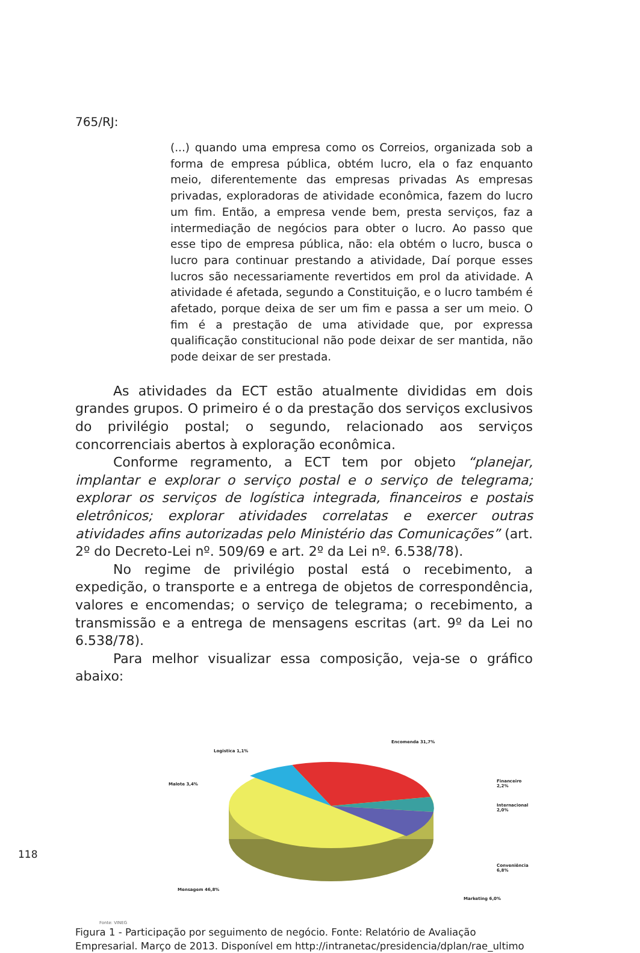765/RJ:
(...) quando uma empresa como os Correios, organizada sob a forma de empresa pública, obtém lucro, ela o faz enquanto meio, diferentemente das empresas privadas As empresas privadas, exploradoras de atividade econômica, fazem do lucro um fim. Então, a empresa vende bem, presta serviços, faz a intermediação de negócios para obter o lucro. Ao passo que esse tipo de empresa pública, não: ela obtém o lucro, busca o lucro para continuar prestando a atividade, Daí porque esses lucros são necessariamente revertidos em prol da atividade. A atividade é afetada, segundo a Constituição, e o lucro também é afetado, porque deixa de ser um fim e passa a ser um meio. O fim é a prestação de uma atividade que, por expressa qualificação constitucional não pode deixar de ser mantida, não pode deixar de ser prestada.
As atividades da ECT estão atualmente divididas em dois grandes grupos. O primeiro é o da prestação dos serviços exclusivos do privilégio postal; o segundo, relacionado aos serviços concorrenciais abertos à exploração econômica.
Conforme regramento, a ECT tem por objeto “planejar, implantar e explorar o serviço postal e o serviço de telegrama; explorar os serviços de logística integrada, financeiros e postais eletrônicos; explorar atividades correlatas e exercer outras atividades afins autorizadas pelo Ministério das Comunicações” (art. 2º do Decreto-Lei nº. 509/69 e art. 2º da Lei nº. 6.538/78).
No regime de privilégio postal está o recebimento, a expedição, o transporte e a entrega de objetos de correspondência, valores e encomendas; o serviço de telegrama; o recebimento, a transmissão e a entrega de mensagens escritas (art. 9º da Lei no 6.538/78).
Para melhor visualizar essa composição, veja-se o gráfico abaixo:
Logistica 1,1%
Encomenda 31,7%
Malote 3,4%
Financeiro 2,2%
Internacional 2,0%
Conveniência 6,8%
Mensagem 46,8%
Marketing 6,0%
Fonte: VINEG
Figura 1 - Participação por seguimento de negócio. Fonte: Relatório de Avaliação Empresarial. Março de 2013. Disponível em http://intranetac/presidencia/dplan/rae_ultimo
118